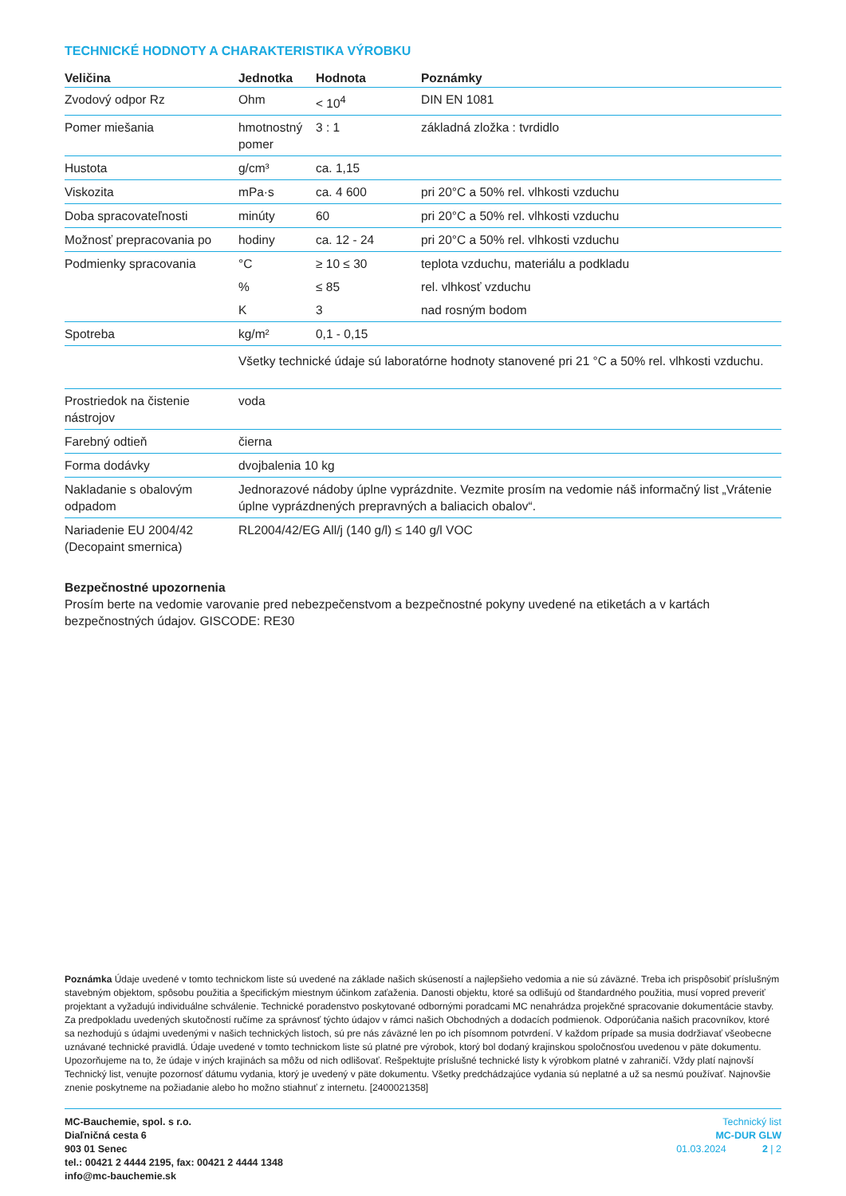TECHNICKÉ HODNOTY A CHARAKTERISTIKA VÝROBKU
| Veličina | Jednotka | Hodnota | Poznámky |
| --- | --- | --- | --- |
| Zvodový odpor Rz | Ohm | < 10<sup>4</sup> | DIN EN 1081 |
| Pomer miešania | hmotnostný pomer | 3 : 1 | základná zložka : tvrdidlo |
| Hustota | g/cm³ | ca. 1,15 | |
| Viskozita | mPa·s | ca. 4 600 | pri 20°C a 50% rel. vlhkosti vzduchu |
| Doba spracovateľnosti | minúty | 60 | pri 20°C a 50% rel. vlhkosti vzduchu |
| Možnosť prepracovania po | hodiny | ca. 12 - 24 | pri 20°C a 50% rel. vlhkosti vzduchu |
| Podmienky spracovania | °C | ≥ 10 ≤ 30 | teplota vzduchu, materiálu a podkladu |
| | % | ≤ 85 | rel. vlhkosť vzduchu |
| | K | 3 | nad rosným bodom |
| Spotreba | kg/m² | 0,1 - 0,15 | |
| | Všetky technické údaje sú laboratórne hodnoty stanovené pri 21 °C a 50% rel. vlhkosti vzduchu. | | |
| Prostriedok na čistenie nástrojov | voda |
| Farebný odtieň | čierna |
| Forma dodávky | dvojbalenia 10 kg |
| Nakladanie s obalovým odpadom | Jednorazové nádoby úplne vyprázdnite. Vezmite prosím na vedomie náš informačný list „Vrátenie úplne vyprázdnených prepravných a baliacich obalov“. |
| Nariadenie EU 2004/42 (Decopaint smernica) | RL2004/42/EG All/j (140 g/l) ≤ 140 g/l VOC |
Bezpečnostné upozornenia
Prosím berte na vedomie varovanie pred nebezpečenstvom a bezpečnostné pokyny uvedené na etiketách a v kartách bezpečnostných údajov. GISCODE: RE30
Poznámka Údaje uvedené v tomto technickom liste sú uvedené na základe našich skúseností a najlepšieho vedomia a nie sú záväzné. Treba ich prispôsobiť príslušným stavebným objektom, spôsobu použitia a špecifickým miestnym účinkom zaťaženia. Danosti objektu, ktoré sa odlišujú od štandardného použitia, musí vopred preveriť projektant a vyžadujú individuálne schválenie. Technické poradenstvo poskytované odbornými poradcami MC nenahrádza projekčné spracovanie dokumentácie stavby. Za predpokladu uvedených skutočností ručíme za správnosť týchto údajov v rámci našich Obchodných a dodacích podmienok. Odporúčania našich pracovníkov, ktoré sa nezhodujú s údajmi uvedenými v našich technických listoch, sú pre nás záväzné len po ich písomnom potvrdení. V každom prípade sa musia dodržiavať všeobecne uznávané technické pravidlá. Údaje uvedené v tomto technickom liste sú platné pre výrobok, ktorý bol dodaný krajinskou spoločnosťou uvedenou v päte dokumentu. Upozorňujeme na to, že údaje v iných krajinách sa môžu od nich odlišovať. Rešpektujte príslušné technické listy k výrobkom platné v zahraničí. Vždy platí najnovší Technický list, venujte pozornosť dátumu vydania, ktorý je uvedený v päte dokumentu. Všetky predchádzajúce vydania sú neplatné a už sa nesmú používať. Najnovšie znenie poskytneme na požiadanie alebo ho možno stiahnuť z internetu. [2400021358]
MC-Bauchemie, spol. s r.o.
Diaľničná cesta 6
903 01 Senec
tel.: 00421 2 4444 2195, fax: 00421 2 4444 1348
info@mc-bauchemie.sk
Technický list
MC-DUR GLW
01.03.2024 2 | 2